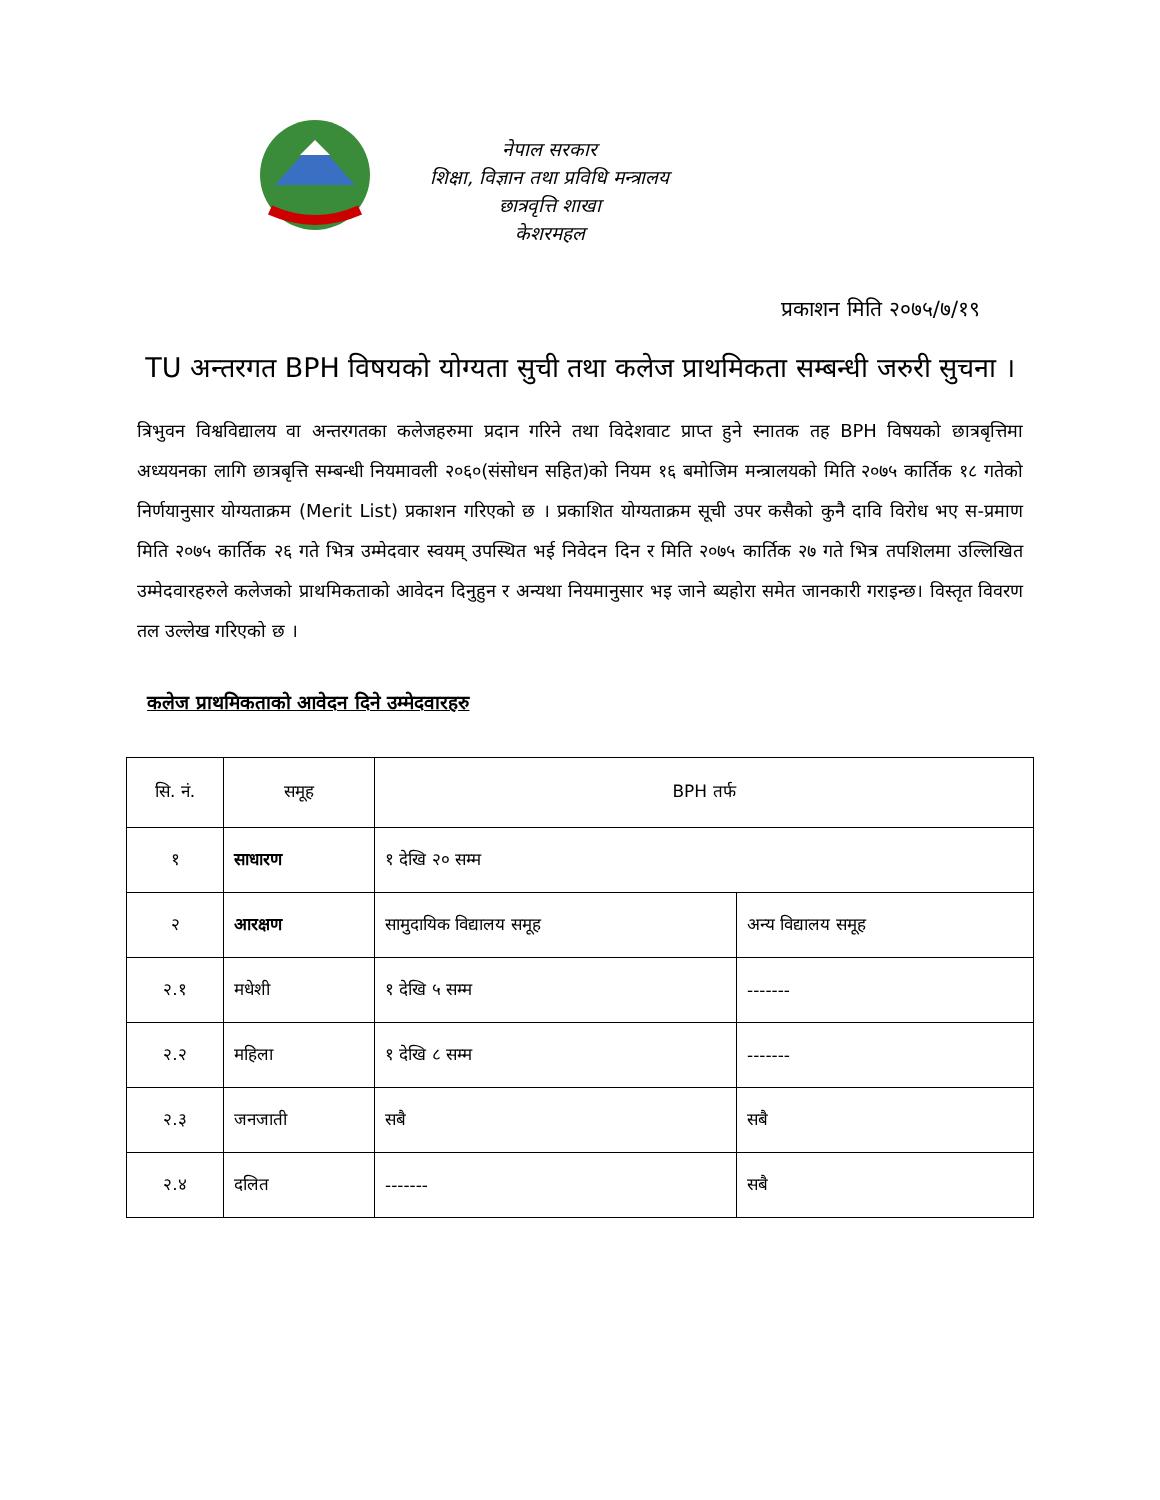नेपाल सरकार
शिक्षा, विज्ञान तथा प्रविधि मन्त्रालय
छात्रवृत्ति शाखा
केशरमहल
प्रकाशन मिति २०७५/७/१९
TU अन्तरगत BPH विषयको योग्यता सुची तथा कलेज प्राथमिकता सम्बन्धी जरुरी सुचना ।
त्रिभुवन विश्वविद्यालय वा अन्तरगतका कलेजहरुमा प्रदान गरिने तथा विदेशवाट प्राप्त हुने स्नातक तह BPH विषयको छात्रबृत्तिमा अध्ययनका लागि छात्रबृत्ति सम्बन्धी नियमावली २०६०(संसोधन सहित)को नियम १६ बमोजिम मन्त्रालयको मिति २०७५ कार्तिक १८ गतेको निर्णयानुसार योग्यताक्रम (Merit List) प्रकाशन गरिएको छ । प्रकाशित योग्यताक्रम सूची उपर कसैको कुनै दावि विरोध भए स-प्रमाण मिति २०७५ कार्तिक २६ गते भित्र उम्मेदवार स्वयम् उपस्थित भई निवेदन दिन र मिति २०७५ कार्तिक २७ गते भित्र तपशिलमा उल्लिखित उम्मेदवारहरुले कलेजको प्राथमिकताको आवेदन दिनुहुन र अन्यथा नियमानुसार भइ जाने ब्यहोरा समेत जानकारी गराइन्छ। विस्तृत विवरण तल उल्लेख गरिएको छ ।
कलेज प्राथमिकताको आवेदन दिने उम्मेदवारहरु
| सि. नं. | समूह | BPH तर्फ | |
| --- | --- | --- | --- |
| १ | साधारण | १ देखि २० सम्म | |
| २ | आरक्षण | सामुदायिक विद्यालय समूह | अन्य विद्यालय समूह |
| २.१ | मधेशी | १ देखि ५ सम्म | ------- |
| २.२ | महिला | १ देखि ८ सम्म | ------- |
| २.३ | जनजाती | सबै | सबै |
| २.४ | दलित | ------- | सबै |